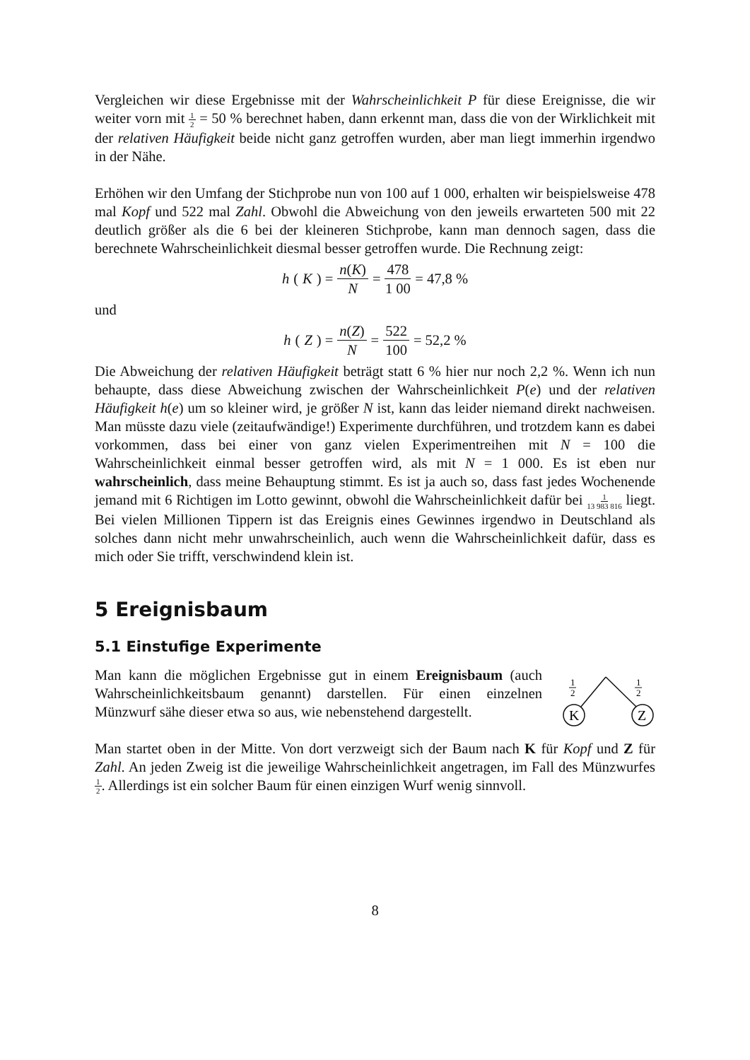Vergleichen wir diese Ergebnisse mit der Wahrscheinlichkeit P für diese Ereignisse, die wir weiter vorn mit 1 2 = 50 % berechnet haben, dann erkennt man, dass die von der Wirklichkeit mit der relativen Häufigkeit beide nicht ganz getroffen wurden, aber man liegt immerhin irgendwo in der Nähe.
Erhöhen wir den Umfang der Stichprobe nun von 100 auf 1 000, erhalten wir beispielsweise 478 mal Kopf und 522 mal Zahl. Obwohl die Abweichung von den jeweils erwarteten 500 mit 22 deutlich größer als die 6 bei der kleineren Stichprobe, kann man dennoch sagen, dass die berechnete Wahrscheinlichkeit diesmal besser getroffen wurde. Die Rechnung zeigt:
h (K) = n(K) N = 478 1 00 = 47,8 %
und
h (Z) = n(Z) N = 522 100 = 52,2 %
Die Abweichung der relativen Häufigkeit beträgt statt 6 % hier nur noch 2,2 %. Wenn ich nun behaupte, dass diese Abweichung zwischen der Wahrscheinlichkeit P(e) und der relativen Häufigkeit h(e) um so kleiner wird, je größer N ist, kann das leider niemand direkt nachweisen. Man müsste dazu viele (zeitaufwändige!) Experimente durchführen, und trotzdem kann es dabei vorkommen, dass bei einer von ganz vielen Experimentreihen mit N = 100 die Wahrscheinlichkeit einmal besser getroffen wird, als mit N = 1 000. Es ist eben nur wahrscheinlich, dass meine Behauptung stimmt. Es ist ja auch so, dass fast jedes Wochenende jemand mit 6 Richtigen im Lotto gewinnt, obwohl die Wahrscheinlichkeit dafür bei 1 13 983 816 liegt. Bei vielen Millionen Tippern ist das Ereignis eines Gewinnes irgendwo in Deutschland als solches dann nicht mehr unwahrscheinlich, auch wenn die Wahrscheinlichkeit dafür, dass es mich oder Sie trifft, verschwindend klein ist.
5 Ereignisbaum
5.1 Einstufige Experimente
Man kann die möglichen Ergebnisse gut in einem Ereignisbaum (auch Wahrscheinlichkeitsbaum genannt) darstellen. Für einen einzelnen Münzwurf sähe dieser etwa so aus, wie nebenstehend dargestellt.
K
Z
1
2
1
2
Man startet oben in der Mitte. Von dort verzweigt sich der Baum nach K für Kopf und Z für Zahl. An jeden Zweig ist die jeweilige Wahrscheinlichkeit angetragen, im Fall des Münzwurfes 1 2. Allerdings ist ein solcher Baum für einen einzigen Wurf wenig sinnvoll.
8